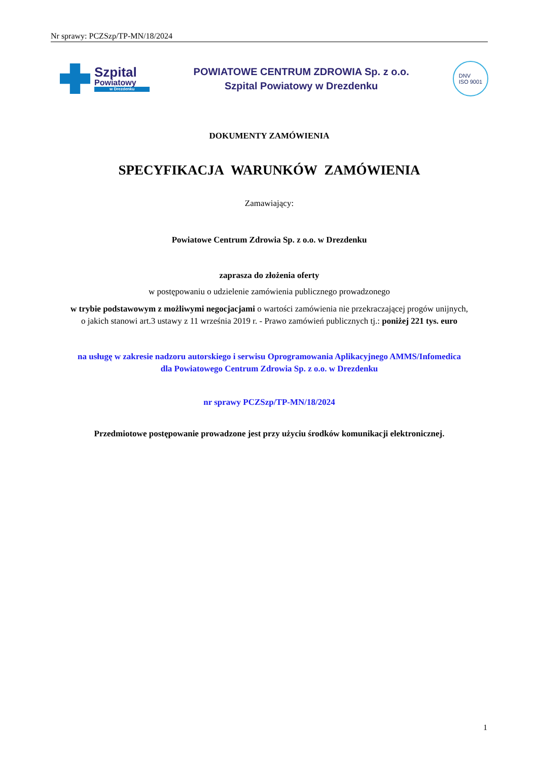Nr sprawy: PCZSzp/TP-MN/18/2024
Szpital
Powiatowy
w Drezdenku
POWIATOWE CENTRUM ZDROWIA Sp. z o.o.
Szpital Powiatowy w Drezdenku
DNV
ISO 9001
DOKUMENTY ZAMÓWIENIA
SPECYFIKACJA WARUNKÓW ZAMÓWIENIA
Zamawiający:
Powiatowe Centrum Zdrowia Sp. z o.o. w Drezdenku
zaprasza do złożenia oferty
w postępowaniu o udzielenie zamówienia publicznego prowadzonego
w trybie podstawowym z możliwymi negocjacjami o wartości zamówienia nie przekraczającej progów unijnych,
o jakich stanowi art.3 ustawy z 11 września 2019 r. - Prawo zamówień publicznych tj.: poniżej 221 tys. euro
na usługę w zakresie nadzoru autorskiego i serwisu Oprogramowania Aplikacyjnego AMMS/Infomedica
dla Powiatowego Centrum Zdrowia Sp. z o.o. w Drezdenku
nr sprawy PCZSzp/TP-MN/18/2024
Przedmiotowe postępowanie prowadzone jest przy użyciu środków komunikacji elektronicznej.
1